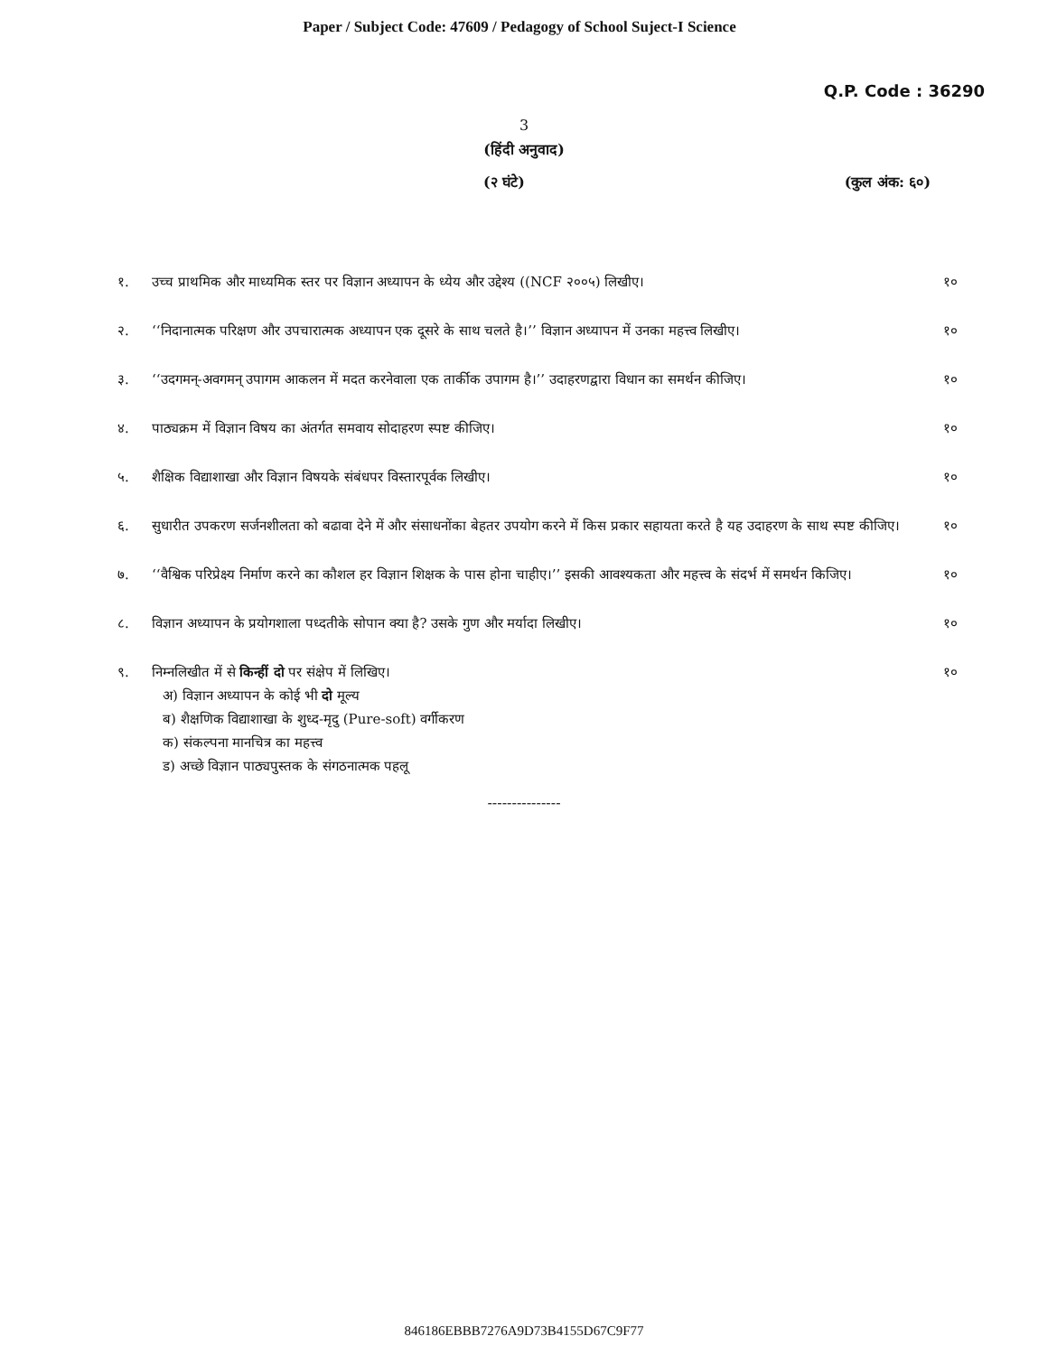Paper / Subject Code: 47609 / Pedagogy of School Suject-I Science
Q.P. Code : 36290
3
(हिंदी अनुवाद)
(२ घंटे) (कुल अंक: ६०)
१. उच्च प्राथमिक और माध्यमिक स्तर पर विज्ञान अध्यापन के ध्येय और उद्देश्य ((NCF २००५) लिखीए। १०
२. ‘‘निदानात्मक परिक्षण और उपचारात्मक अध्यापन एक दूसरे के साथ चलते है।’’ विज्ञान अध्यापन में उनका महत्त्व लिखीए। १०
३. ‘‘उदगमन्-अवगमन् उपागम आकलन में मदत करनेवाला एक तार्कीक उपागम है।’’ उदाहरणद्वारा विधान का समर्थन कीजिए। १०
४. पाठ्यक्रम में विज्ञान विषय का अंतर्गत समवाय सोदाहरण स्पष्ट कीजिए। १०
५. शैक्षिक विद्याशाखा और विज्ञान विषयके संबंधपर विस्तारपूर्वक लिखीए। १०
६. सुधारीत उपकरण सर्जनशीलता को बढावा देने में और संसाधनोंका बेहतर उपयोग करने में किस प्रकार सहायता करते है यह उदाहरण के साथ स्पष्ट कीजिए। १०
७. ‘‘वैश्विक परिप्रेक्ष्य निर्माण करने का कौशल हर विज्ञान शिक्षक के पास होना चाहीए।’’ इसकी आवश्यकता और महत्त्व के संदर्भ में समर्थन किजिए। १०
८. विज्ञान अध्यापन के प्रयोगशाला पध्दतीके सोपान क्या है? उसके गुण और मर्यादा लिखीए। १०
९. निम्नलिखीत में से किन्हीं दो पर संक्षेप में लिखिए।
अ) विज्ञान अध्यापन के कोई भी दो मूल्य
ब) शैक्षणिक विद्याशाखा के शुध्द-मृदु (Pure-soft) वर्गीकरण
क) संकल्पना मानचित्र का महत्त्व
ड) अच्छे विज्ञान पाठ्यपुस्तक के संगठनात्मक पहलू
१०
---------------
846186EBBB7276A9D73B4155D67C9F77